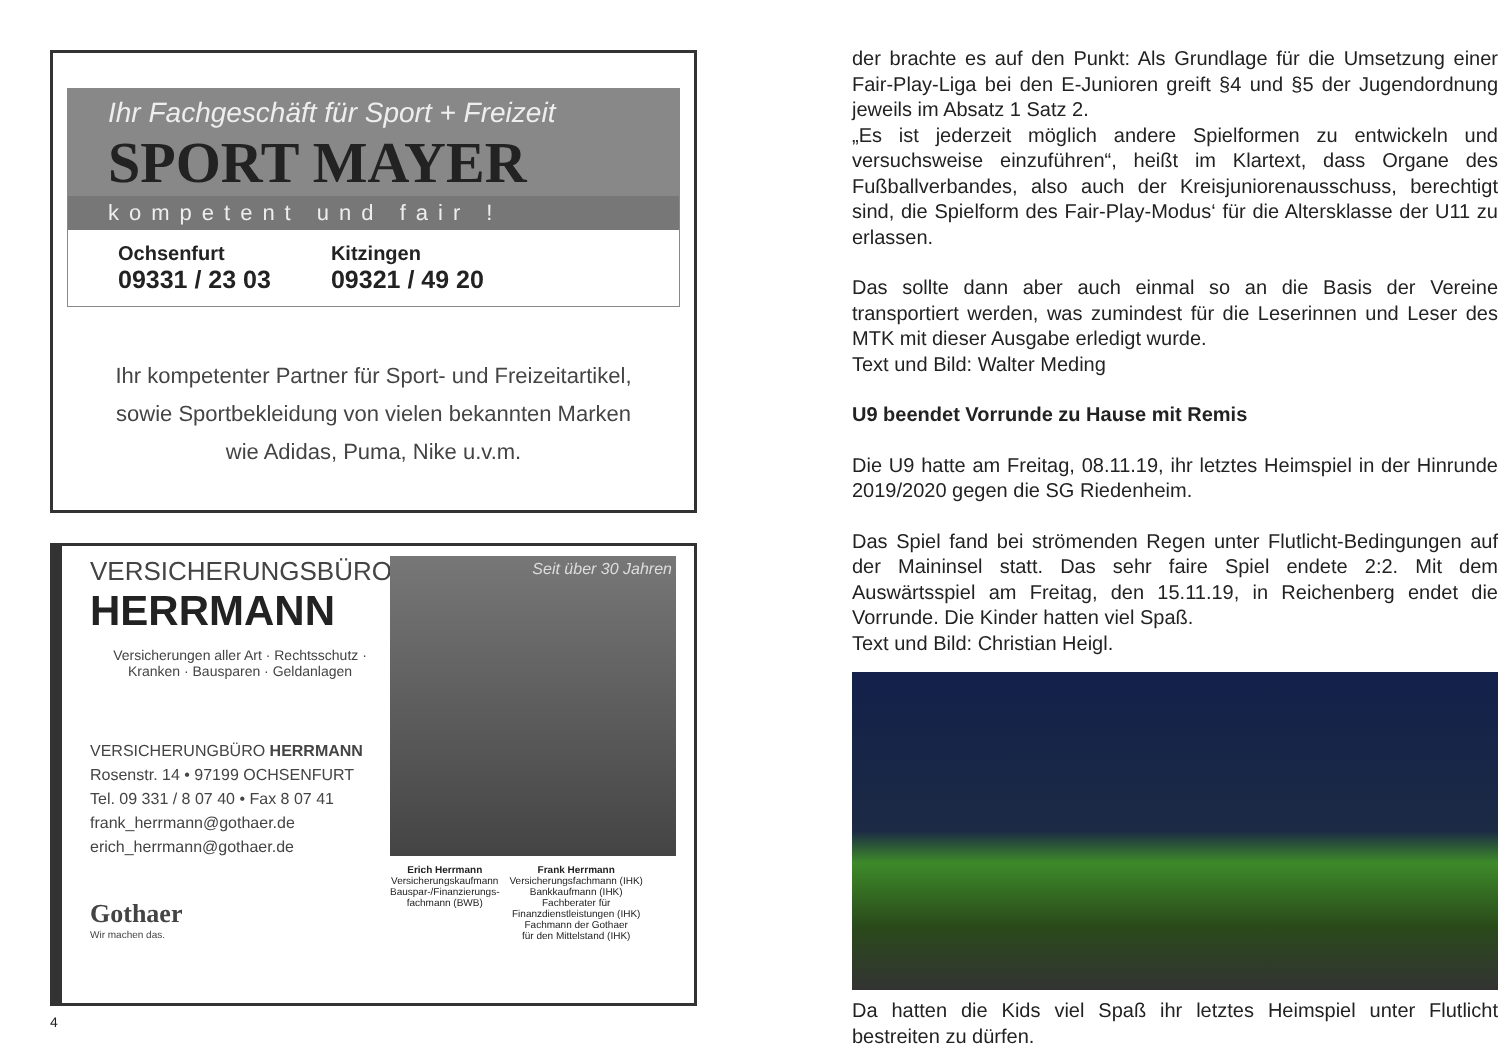Ihr Fachgeschäft für Sport + Freizeit
SPORT MAYER
kompetent und fair !
Ochsenfurt
09331 / 23 03
Kitzingen
09321 / 49 20
Ihr kompetenter Partner für Sport- und Freizeitartikel,
sowie Sportbekleidung von vielen bekannten Marken
wie Adidas, Puma, Nike u.v.m.
VERSICHERUNGSBÜRO
HERRMANN
Versicherungen aller Art · Rechtsschutz ·
Kranken · Bausparen · Geldanlagen
VERSICHERUNGBÜRO HERRMANN
Rosenstr. 14 • 97199 OCHSENFURT
Tel. 09 331 / 8 07 40 • Fax 8 07 41
frank_herrmann@gothaer.de
erich_herrmann@gothaer.de
Gothaer
Wir machen das.
Seit über 30 Jahren
Erich Herrmann
Versicherungskaufmann
Bauspar-/Finanzierungs-
fachmann (BWB)
Frank Herrmann
Versicherungsfachmann (IHK)
Bankkaufmann (IHK)
Fachberater für
Finanzdienstleistungen (IHK)
Fachmann der Gothaer
für den Mittelstand (IHK)
4
der brachte es auf den Punkt: Als Grundlage für die Umsetzung einer Fair-Play-Liga bei den E-Junioren greift §4 und §5 der Jugendordnung jeweils im Absatz 1 Satz 2.
„Es ist jederzeit möglich andere Spielformen zu entwickeln und versuchsweise einzuführen“, heißt im Klartext, dass Organe des Fußballverbandes, also auch der Kreisjuniorenausschuss, berechtigt sind, die Spielform des Fair-Play-Modus‘ für die Altersklasse der U11 zu erlassen.
Das sollte dann aber auch einmal so an die Basis der Vereine transportiert werden, was zumindest für die Leserinnen und Leser des MTK mit dieser Ausgabe erledigt wurde.
Text und Bild: Walter Meding
U9 beendet Vorrunde zu Hause mit Remis
Die U9 hatte am Freitag, 08.11.19, ihr letztes Heimspiel in der Hinrunde 2019/2020 gegen die SG Riedenheim.
Das Spiel fand bei strömenden Regen unter Flutlicht-Bedingungen auf der Maininsel statt. Das sehr faire Spiel endete 2:2. Mit dem Auswärtsspiel am Freitag, den 15.11.19, in Reichenberg endet die Vorrunde. Die Kinder hatten viel Spaß.
Text und Bild: Christian Heigl.
Da hatten die Kids viel Spaß ihr letztes Heimspiel unter Flutlicht bestreiten zu dürfen.